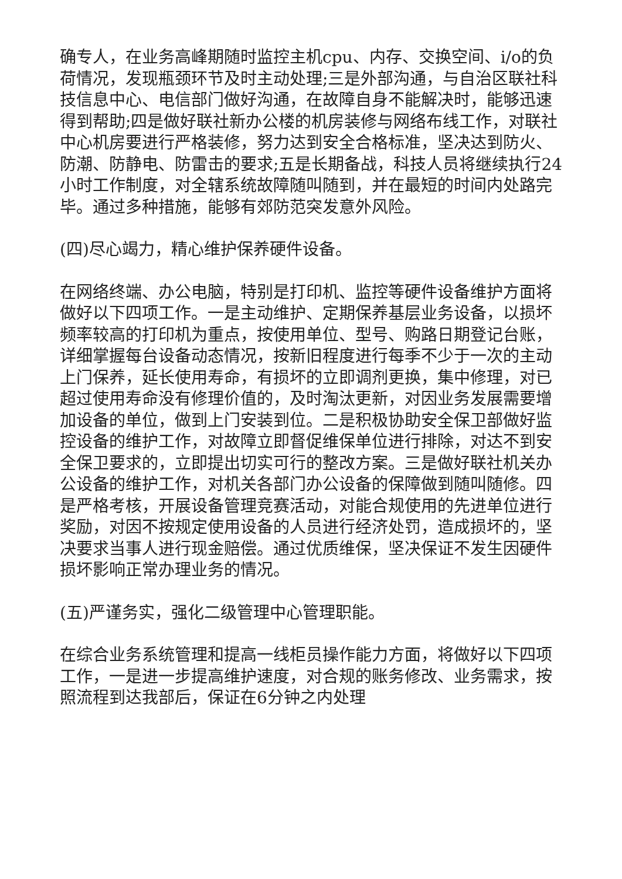确专人，在业务高峰期随时监控主机cpu、内存、交换空间、i/o的负荷情况，发现瓶颈环节及时主动处理;三是外部沟通，与自治区联社科技信息中心、电信部门做好沟通，在故障自身不能解决时，能够迅速得到帮助;四是做好联社新办公楼的机房装修与网络布线工作，对联社中心机房要进行严格装修，努力达到安全合格标准，坚决达到防火、防潮、防静电、防雷击的要求;五是长期备战，科技人员将继续执行24小时工作制度，对全辖系统故障随叫随到，并在最短的时间内处路完毕。通过多种措施，能够有郊防范突发意外风险。
(四)尽心竭力，精心维护保养硬件设备。
在网络终端、办公电脑，特别是打印机、监控等硬件设备维护方面将做好以下四项工作。一是主动维护、定期保养基层业务设备，以损坏频率较高的打印机为重点，按使用单位、型号、购路日期登记台账，详细掌握每台设备动态情况，按新旧程度进行每季不少于一次的主动上门保养，延长使用寿命，有损坏的立即调剂更换，集中修理，对已超过使用寿命没有修理价值的，及时淘汰更新，对因业务发展需要增加设备的单位，做到上门安装到位。二是积极协助安全保卫部做好监控设备的维护工作，对故障立即督促维保单位进行排除，对达不到安全保卫要求的，立即提出切实可行的整改方案。三是做好联社机关办公设备的维护工作，对机关各部门办公设备的保障做到随叫随修。四是严格考核，开展设备管理竞赛活动，对能合规使用的先进单位进行奖励，对因不按规定使用设备的人员进行经济处罚，造成损坏的，坚决要求当事人进行现金赔偿。通过优质维保，坚决保证不发生因硬件损坏影响正常办理业务的情况。
(五)严谨务实，强化二级管理中心管理职能。
在综合业务系统管理和提高一线柜员操作能力方面，将做好以下四项工作，一是进一步提高维护速度，对合规的账务修改、业务需求，按照流程到达我部后，保证在6分钟之内处理